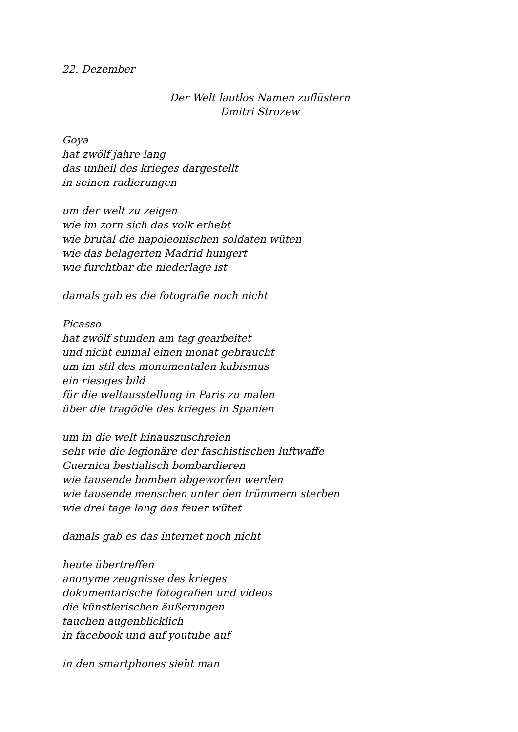22. Dezember
Der Welt lautlos Namen zuflüstern
Dmitri Strozew
Goya
hat zwölf jahre lang
das unheil des krieges dargestellt
in seinen radierungen
um der welt zu zeigen
wie im zorn sich das volk erhebt
wie brutal die napoleonischen soldaten wüten
wie das belagerten Madrid hungert
wie furchtbar die niederlage ist
damals gab es die fotografie noch nicht
Picasso
hat zwölf stunden am tag gearbeitet
und nicht einmal einen monat gebraucht
um im stil des monumentalen kubismus
ein riesiges bild
für die weltausstellung in Paris zu malen
über die tragödie des krieges in Spanien
um in die welt hinauszuschreien
seht wie die legionäre der faschistischen luftwaffe
Guernica bestialisch bombardieren
wie tausende bomben abgeworfen werden
wie tausende menschen unter den trümmern sterben
wie drei tage lang das feuer wütet
damals gab es das internet noch nicht
heute übertreffen
anonyme zeugnisse des krieges
dokumentarische fotografien und videos
die künstlerischen äußerungen
tauchen augenblicklich
in facebook und auf youtube auf
in den smartphones sieht man